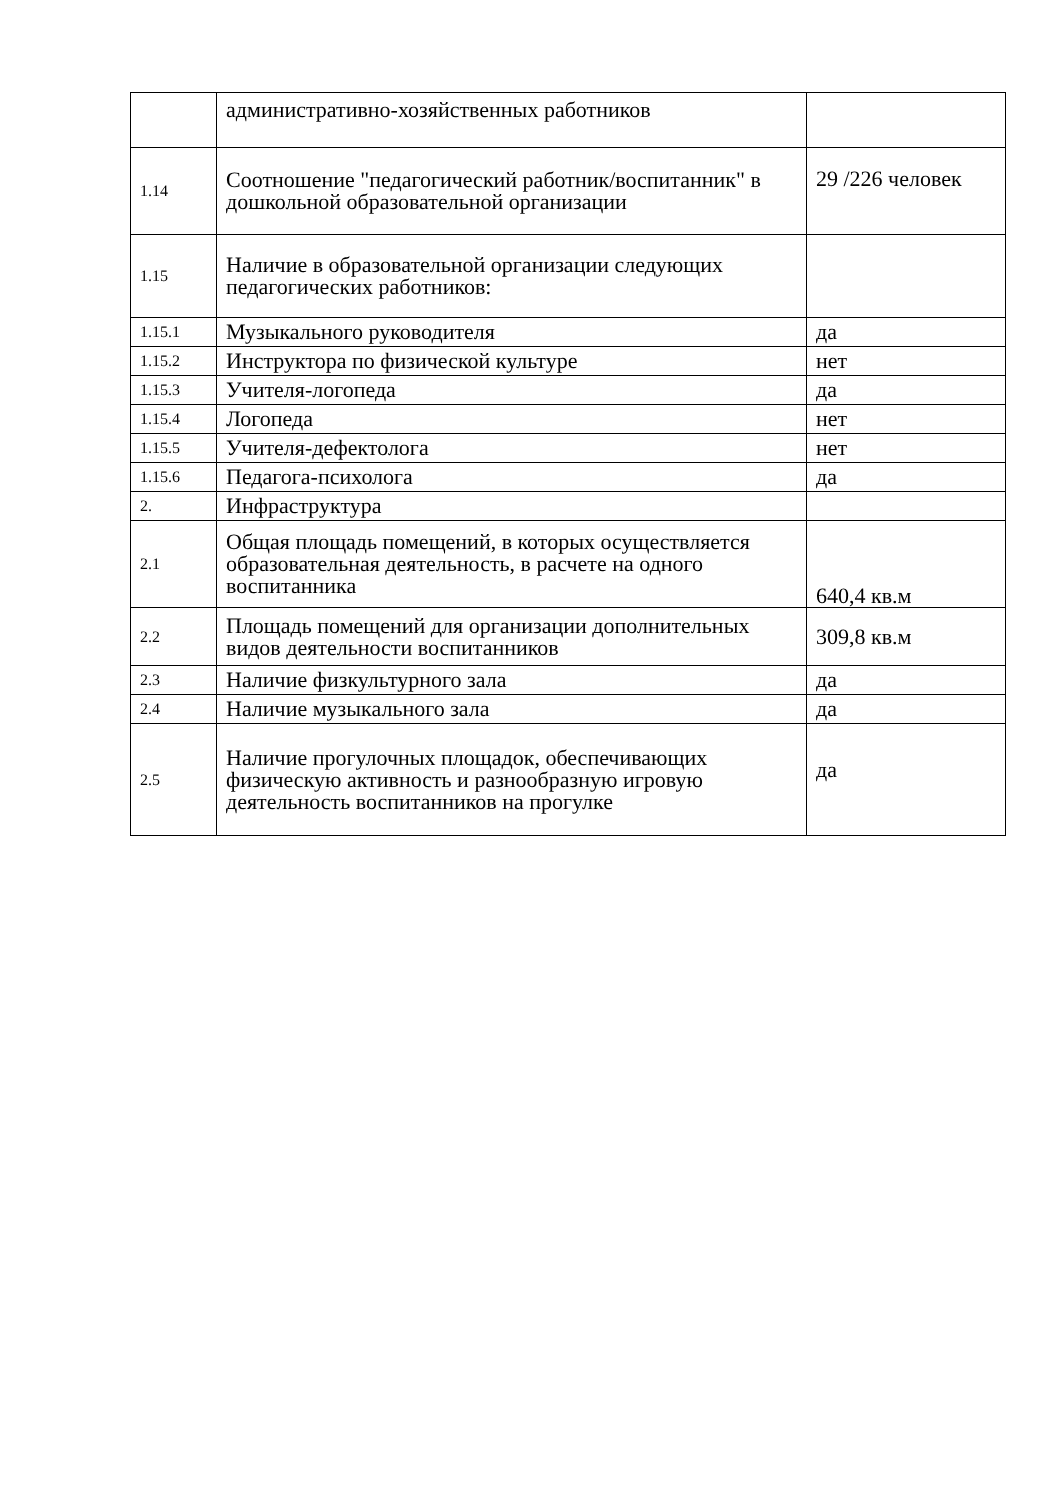| | административно-хозяйственных работников | |
| 1.14 | Соотношение "педагогический работник/воспитанник" в дошкольной образовательной организации | 29 /226 человек |
| 1.15 | Наличие в образовательной организации следующих педагогических работников: | |
| 1.15.1 | Музыкального руководителя | да |
| 1.15.2 | Инструктора по физической культуре | нет |
| 1.15.3 | Учителя-логопеда | да |
| 1.15.4 | Логопеда | нет |
| 1.15.5 | Учителя-дефектолога | нет |
| 1.15.6 | Педагога-психолога | да |
| 2. | Инфраструктура | |
| 2.1 | Общая площадь помещений, в которых осуществляется образовательная деятельность, в расчете на одного воспитанника | 640,4 кв.м |
| 2.2 | Площадь помещений для организации дополнительных видов деятельности воспитанников | 309,8 кв.м |
| 2.3 | Наличие физкультурного зала | да |
| 2.4 | Наличие музыкального зала | да |
| 2.5 | Наличие прогулочных площадок, обеспечивающих физическую активность и разнообразную игровую деятельность воспитанников на прогулке | да |